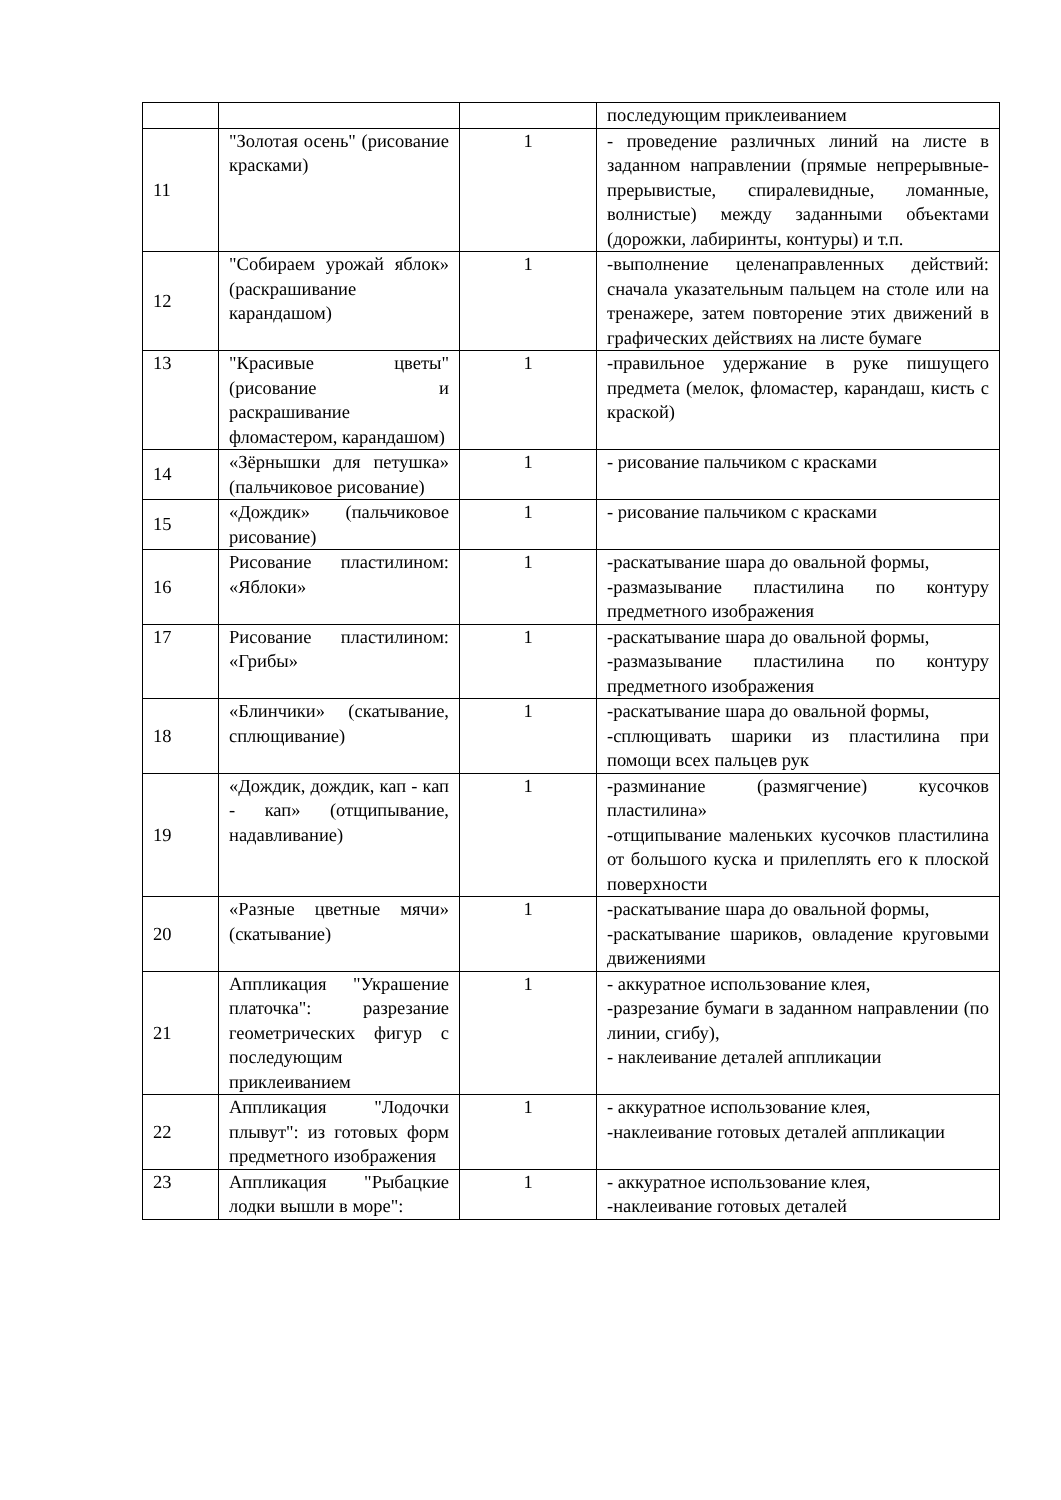| | | | последующим приклеиванием |
| 11 | "Золотая осень" (рисование красками) | 1 | - проведение различных линий на листе в заданном направлении (прямые непрерывные-прерывистые, спиралевидные, ломанные, волнистые) между заданными объектами (дорожки, лабиринты, контуры) и т.п. |
| 12 | "Собираем урожай яблок» (раскрашивание карандашом) | 1 | -выполнение целенаправленных действий: сначала указательным пальцем на столе или на тренажере, затем повторение этих движений в графических действиях на листе бумаге |
| 13 | "Красивые цветы" (рисование и раскрашивание фломастером, карандашом) | 1 | -правильное удержание в руке пишущего предмета (мелок, фломастер, карандаш, кисть с краской) |
| 14 | «Зёрнышки для петушка» (пальчиковое рисование) | 1 | - рисование пальчиком с красками |
| 15 | «Дождик» (пальчиковое рисование) | 1 | - рисование пальчиком с красками |
| 16 | Рисование пластилином: «Яблоки» | 1 | -раскатывание шара до овальной формы, -размазывание пластилина по контуру предметного изображения |
| 17 | Рисование пластилином: «Грибы» | 1 | -раскатывание шара до овальной формы, -размазывание пластилина по контуру предметного изображения |
| 18 | «Блинчики» (скатывание, сплющивание) | 1 | -раскатывание шара до овальной формы, -сплющивать шарики из пластилина при помощи всех пальцев рук |
| 19 | «Дождик, дождик, кап - кап - кап» (отщипывание, надавливание) | 1 | -разминание (размягчение) кусочков пластилина» -отщипывание маленьких кусочков пластилина от большого куска и прилеплять его к плоской поверхности |
| 20 | «Разные цветные мячи» (скатывание) | 1 | -раскатывание шара до овальной формы, -раскатывание шариков, овладение круговыми движениями |
| 21 | Аппликация "Украшение платочка": разрезание геометрических фигур с последующим приклеиванием | 1 | - аккуратное использование клея, -разрезание бумаги в заданном направлении (по линии, сгибу), - наклеивание деталей аппликации |
| 22 | Аппликация "Лодочки плывут": из готовых форм предметного изображения | 1 | - аккуратное использование клея, -наклеивание готовых деталей аппликации |
| 23 | Аппликация "Рыбацкие лодки вышли в море": | 1 | - аккуратное использование клея, -наклеивание готовых деталей |